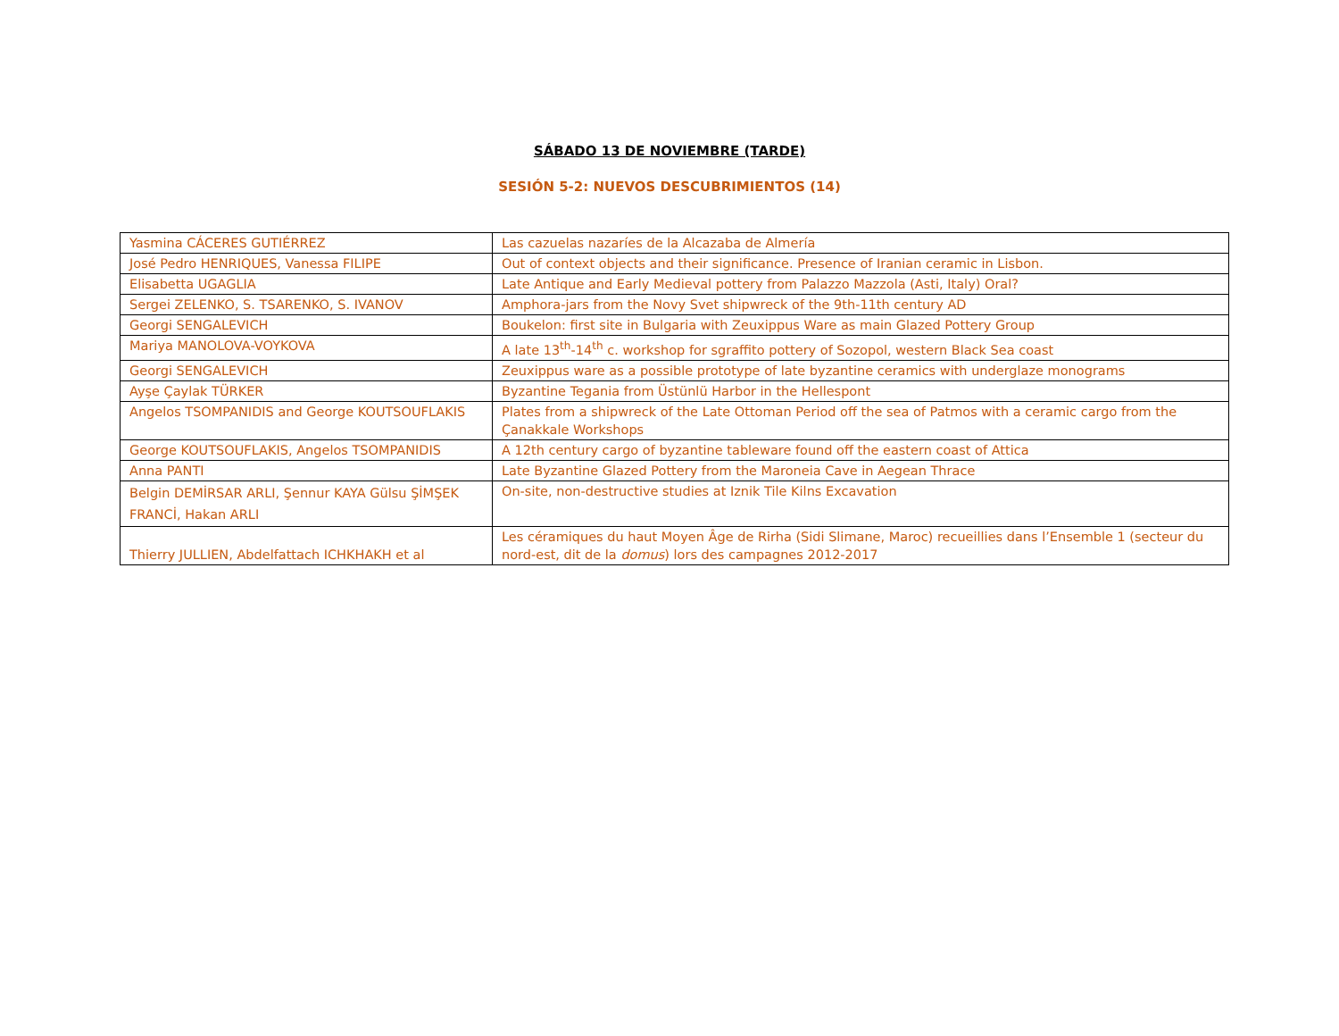SÁBADO 13 DE NOVIEMBRE (TARDE)
SESIÓN 5-2: NUEVOS DESCUBRIMIENTOS (14)
| Yasmina CÁCERES GUTIÉRREZ | Las cazuelas nazaríes de la Alcazaba de Almería |
| José Pedro HENRIQUES, Vanessa FILIPE | Out of context objects and their significance. Presence of Iranian ceramic in Lisbon. |
| Elisabetta UGAGLIA | Late Antique and Early Medieval pottery from Palazzo Mazzola (Asti, Italy) Oral? |
| Sergei ZELENKO, S. TSARENKO, S. IVANOV | Amphora-jars from the Novy Svet shipwreck of the 9th-11th century AD |
| Georgi SENGALEVICH | Boukelon: first site in Bulgaria with Zeuxippus Ware as main Glazed Pottery Group |
| Mariya MANOLOVA-VOYKOVA | A late 13<sup>th</sup>-14<sup>th</sup> c. workshop for sgraffito pottery of Sozopol, western Black Sea coast |
| Georgi SENGALEVICH | Zeuxippus ware as a possible prototype of late byzantine ceramics with underglaze monograms |
| Ayşe Çaylak TÜRKER | Byzantine Tegania from Üstünlü Harbor in the Hellespont |
| Angelos TSOMPANIDIS and George KOUTSOUFLAKIS | Plates from a shipwreck of the Late Ottoman Period off the sea of Patmos with a ceramic cargo from the Çanakkale Workshops |
| George KOUTSOUFLAKIS, Angelos TSOMPANIDIS | A 12th century cargo of byzantine tableware found off the eastern coast of Attica |
| Anna PANTI | Late Byzantine Glazed Pottery from the Maroneia Cave in Aegean Thrace |
| Belgin DEMİRSAR ARLI, Şennur KAYA Gülsu ŞİMŞEK FRANCİ, Hakan ARLI | On-site, non-destructive studies at Iznik Tile Kilns Excavation |
| Thierry JULLIEN, Abdelfattach ICHKHAKH et al | Les céramiques du haut Moyen Âge de Rirha (Sidi Slimane, Maroc) recueillies dans l’Ensemble 1 (secteur du nord-est, dit de la domus ) lors des campagnes 2012-2017 |